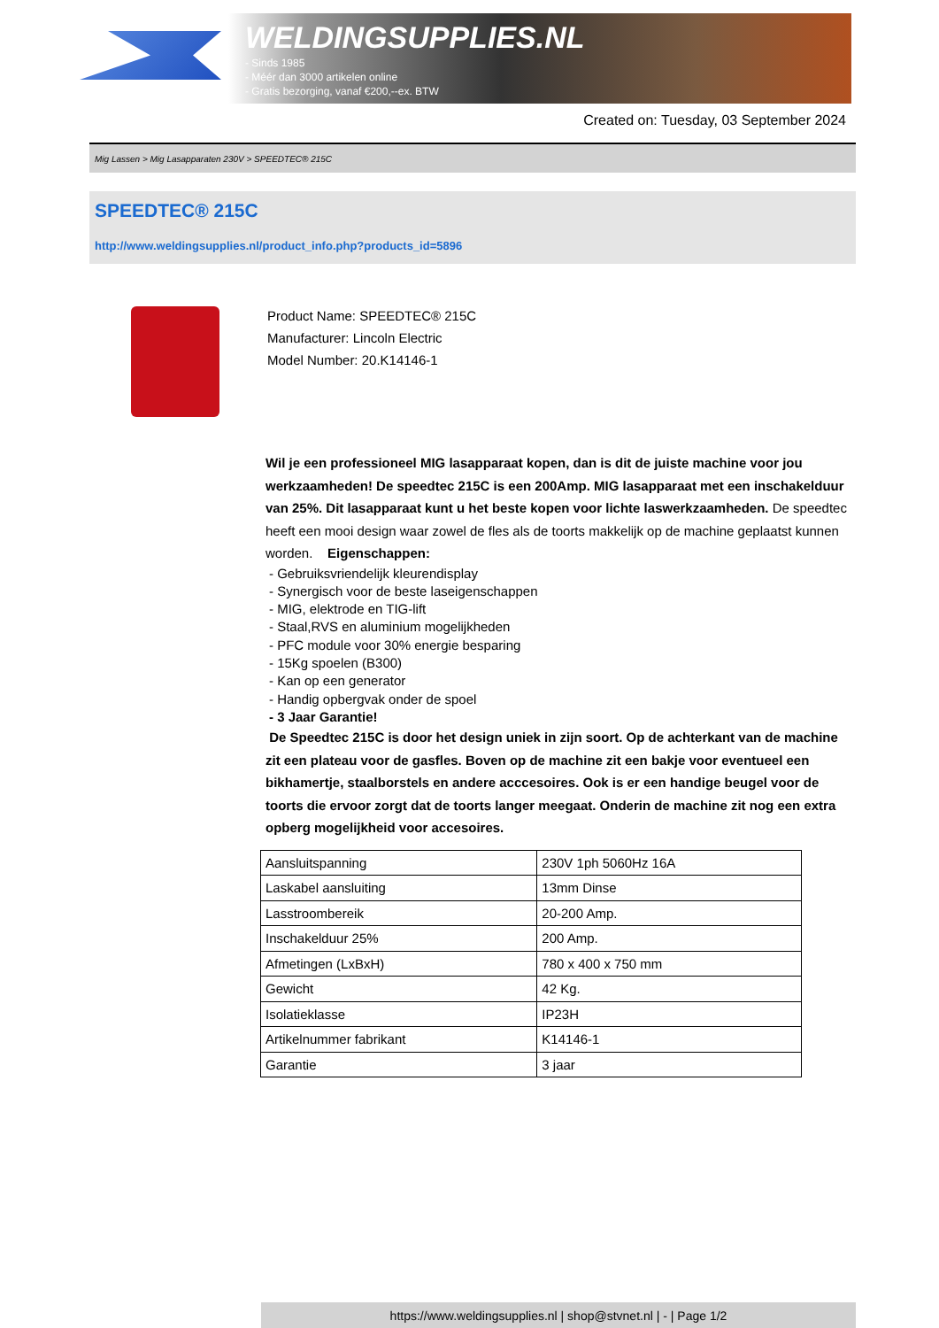WELDINGSUPPLIES.NL
- Sinds 1985
- Méér dan 3000 artikelen online
- Gratis bezorging, vanaf €200,--ex. BTW
Created on: Tuesday, 03 September 2024
Mig Lassen > Mig Lasapparaten 230V > SPEEDTEC® 215C
SPEEDTEC® 215C
http://www.weldingsupplies.nl/product_info.php?products_id=5896
Product Name: SPEEDTEC® 215C
Manufacturer: Lincoln Electric
Model Number: 20.K14146-1
Wil je een professioneel MIG lasapparaat kopen, dan is dit de juiste machine voor jou werkzaamheden! De speedtec 215C is een 200Amp. MIG lasapparaat met een inschakelduur van 25%. Dit lasapparaat kunt u het beste kopen voor lichte laswerkzaamheden. De speedtec heeft een mooi design waar zowel de fles als de toorts makkelijk op de machine geplaatst kunnen worden. Eigenschappen:
- Gebruiksvriendelijk kleurendisplay
- Synergisch voor de beste laseigenschappen
- MIG, elektrode en TIG-lift
- Staal,RVS en aluminium mogelijkheden
- PFC module voor 30% energie besparing
- 15Kg spoelen (B300)
- Kan op een generator
- Handig opbergvak onder de spoel
- 3 Jaar Garantie!
De Speedtec 215C is door het design uniek in zijn soort. Op de achterkant van de machine zit een plateau voor de gasfles. Boven op de machine zit een bakje voor eventueel een bikhamertje, staalborstels en andere acccesoires. Ook is er een handige beugel voor de toorts die ervoor zorgt dat de toorts langer meegaat. Onderin de machine zit nog een extra opberg mogelijkheid voor accesoires.
| Aansluitspanning | 230V 1ph 5060Hz 16A |
| Laskabel aansluiting | 13mm Dinse |
| Lasstroombereik | 20-200 Amp. |
| Inschakelduur 25% | 200 Amp. |
| Afmetingen (LxBxH) | 780 x 400 x 750 mm |
| Gewicht | 42 Kg. |
| Isolatieklasse | IP23H |
| Artikelnummer fabrikant | K14146-1 |
| Garantie | 3 jaar |
https://www.weldingsupplies.nl | shop@stvnet.nl | - | Page 1/2